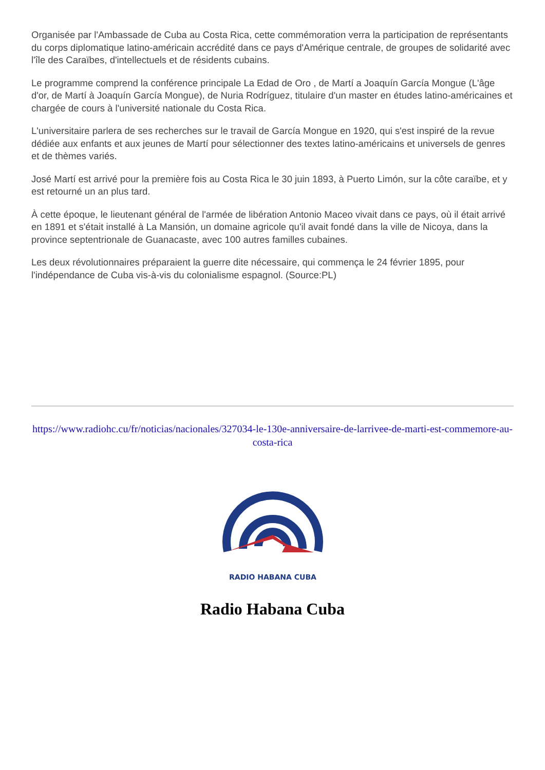Organisée par l'Ambassade de Cuba au Costa Rica, cette commémoration verra la participation de représentants du corps diplomatique latino-américain accrédité dans ce pays d'Amérique centrale, de groupes de solidarité avec l'île des Caraïbes, d'intellectuels et de résidents cubains.
Le programme comprend la conférence principale La Edad de Oro , de Martí a Joaquín García Mongue (L'âge d'or, de Martí à Joaquín García Mongue), de Nuria Rodríguez, titulaire d'un master en études latino-américaines et chargée de cours à l'université nationale du Costa Rica.
L'universitaire parlera de ses recherches sur le travail de García Mongue en 1920, qui s'est inspiré de la revue dédiée aux enfants et aux jeunes de Martí pour sélectionner des textes latino-américains et universels de genres et de thèmes variés.
José Martí est arrivé pour la première fois au Costa Rica le 30 juin 1893, à Puerto Limón, sur la côte caraïbe, et y est retourné un an plus tard.
À cette époque, le lieutenant général de l'armée de libération Antonio Maceo vivait dans ce pays, où il était arrivé en 1891 et s'était installé à La Mansión, un domaine agricole qu'il avait fondé dans la ville de Nicoya, dans la province septentrionale de Guanacaste, avec 100 autres familles cubaines.
Les deux révolutionnaires préparaient la guerre dite nécessaire, qui commença le 24 février 1895, pour l'indépendance de Cuba vis-à-vis du colonialisme espagnol. (Source:PL)
https://www.radiohc.cu/fr/noticias/nacionales/327034-le-130e-anniversaire-de-larrivee-de-marti-est-commemore-au-costa-rica
RADIO HABANA CUBA
Radio Habana Cuba